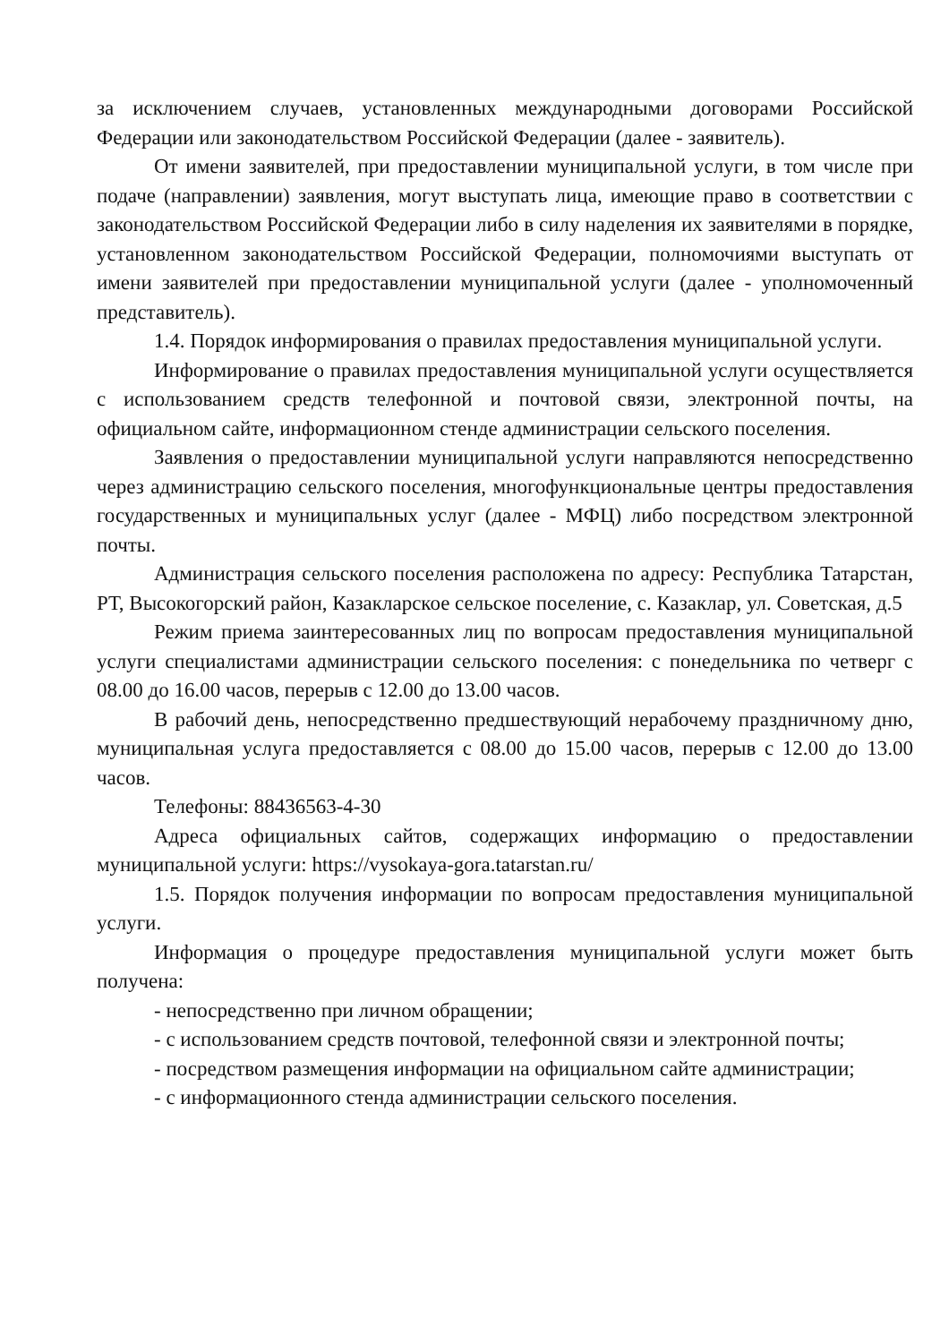за исключением случаев, установленных международными договорами Российской Федерации или законодательством Российской Федерации (далее - заявитель).
От имени заявителей, при предоставлении муниципальной услуги, в том числе при подаче (направлении) заявления, могут выступать лица, имеющие право в соответствии с законодательством Российской Федерации либо в силу наделения их заявителями в порядке, установленном законодательством Российской Федерации, полномочиями выступать от имени заявителей при предоставлении муниципальной услуги (далее - уполномоченный представитель).
1.4. Порядок информирования о правилах предоставления муниципальной услуги.
Информирование о правилах предоставления муниципальной услуги осуществляется с использованием средств телефонной и почтовой связи, электронной почты, на официальном сайте, информационном стенде администрации сельского поселения.
Заявления о предоставлении муниципальной услуги направляются непосредственно через администрацию сельского поселения, многофункциональные центры предоставления государственных и муниципальных услуг (далее - МФЦ) либо посредством электронной почты.
Администрация сельского поселения расположена по адресу: Республика Татарстан, РТ, Высокогорский район, Казакларское сельское поселение, с. Казаклар, ул. Советская, д.5
Режим приема заинтересованных лиц по вопросам предоставления муниципальной услуги специалистами администрации сельского поселения: с понедельника по четверг с 08.00 до 16.00 часов, перерыв с 12.00 до 13.00 часов.
В рабочий день, непосредственно предшествующий нерабочему праздничному дню, муниципальная услуга предоставляется с 08.00 до 15.00 часов, перерыв с 12.00 до 13.00 часов.
Телефоны: 88436563-4-30
Адреса официальных сайтов, содержащих информацию о предоставлении муниципальной услуги: https://vysokaya-gora.tatarstan.ru/
1.5. Порядок получения информации по вопросам предоставления муниципальной услуги.
Информация о процедуре предоставления муниципальной услуги может быть получена:
- непосредственно при личном обращении;
- с использованием средств почтовой, телефонной связи и электронной почты;
- посредством размещения информации на официальном сайте администрации;
- с информационного стенда администрации сельского поселения.